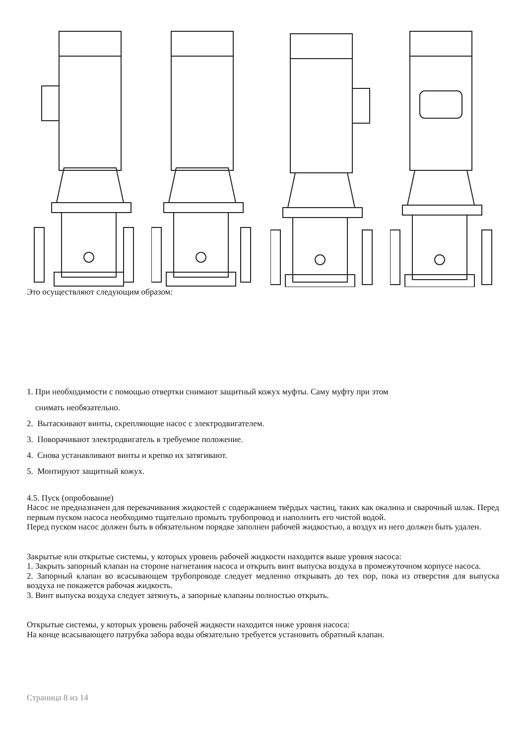Это осуществляют следующим образом:
1. При необходимости с помощью отвертки снимают защитный кожух муфты. Саму муфту при этом
снимать необязательно.
2. Вытаскивают винты, скрепляющие насос с электродвигателем.
3. Поворачивают электродвигатель в требуемое положение.
4. Снова устанавливают винты и крепко их затягивают.
5. Монтируют защитный кожух.
4.5. Пуск (опробование)
Насос не предназначен для перекачивания жидкостей с содержанием твёрдых частиц, таких как окалина и сварочный шлак. Перед первым пуском насоса необходимо тщательно промыть трубопровод и наполнить его чистой водой.
Перед пуском насос должен быть в обязательном порядке заполнен рабочей жидкостью, а воздух из него должен быть удален.
Закрытые или открытые системы, у которых уровень рабочей жидкости находится выше уровня насоса:
1. Закрыть запорный клапан на стороне нагнетания насоса и открыть винт выпуска воздуха в промежуточном корпусе насоса.
2. Запорный клапан во всасывающем трубопроводе следует медленно открывать до тех пор, пока из отверстия для выпуска воздуха не покажется рабочая жидкость.
3. Винт выпуска воздуха следует затянуть, а запорные клапаны полностью открыть.
Открытые системы, у которых уровень рабочей жидкости находится ниже уровня насоса:
На конце всасывающего патрубка забора воды обязательно требуется установить обратный клапан.
Страница 8 из 14